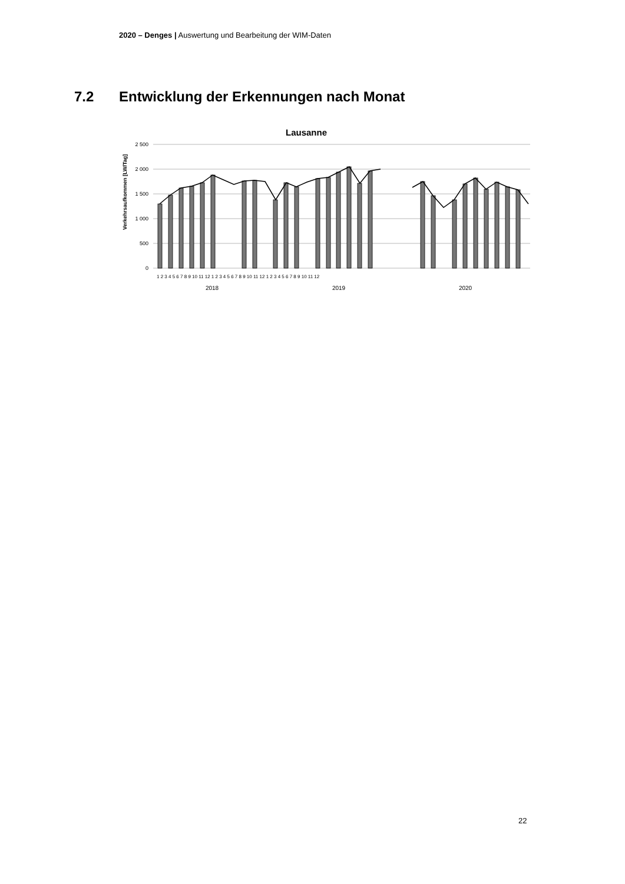2020 – Denges | Auswertung und Bearbeitung der WIM-Daten
7.2 Entwicklung der Erkennungen nach Monat
Lausanne
2 500
2 000
1 500
1 000
500
0
Verkehrsaufkommen [LW/Tag]
2018
2019
2020
1 2 3 4 5 6 7 8 9 10 11 12 1 2 3 4 5 6 7 8 9 10 11 12 1 2 3 4 5 6 7 8 9 10 11 12
22